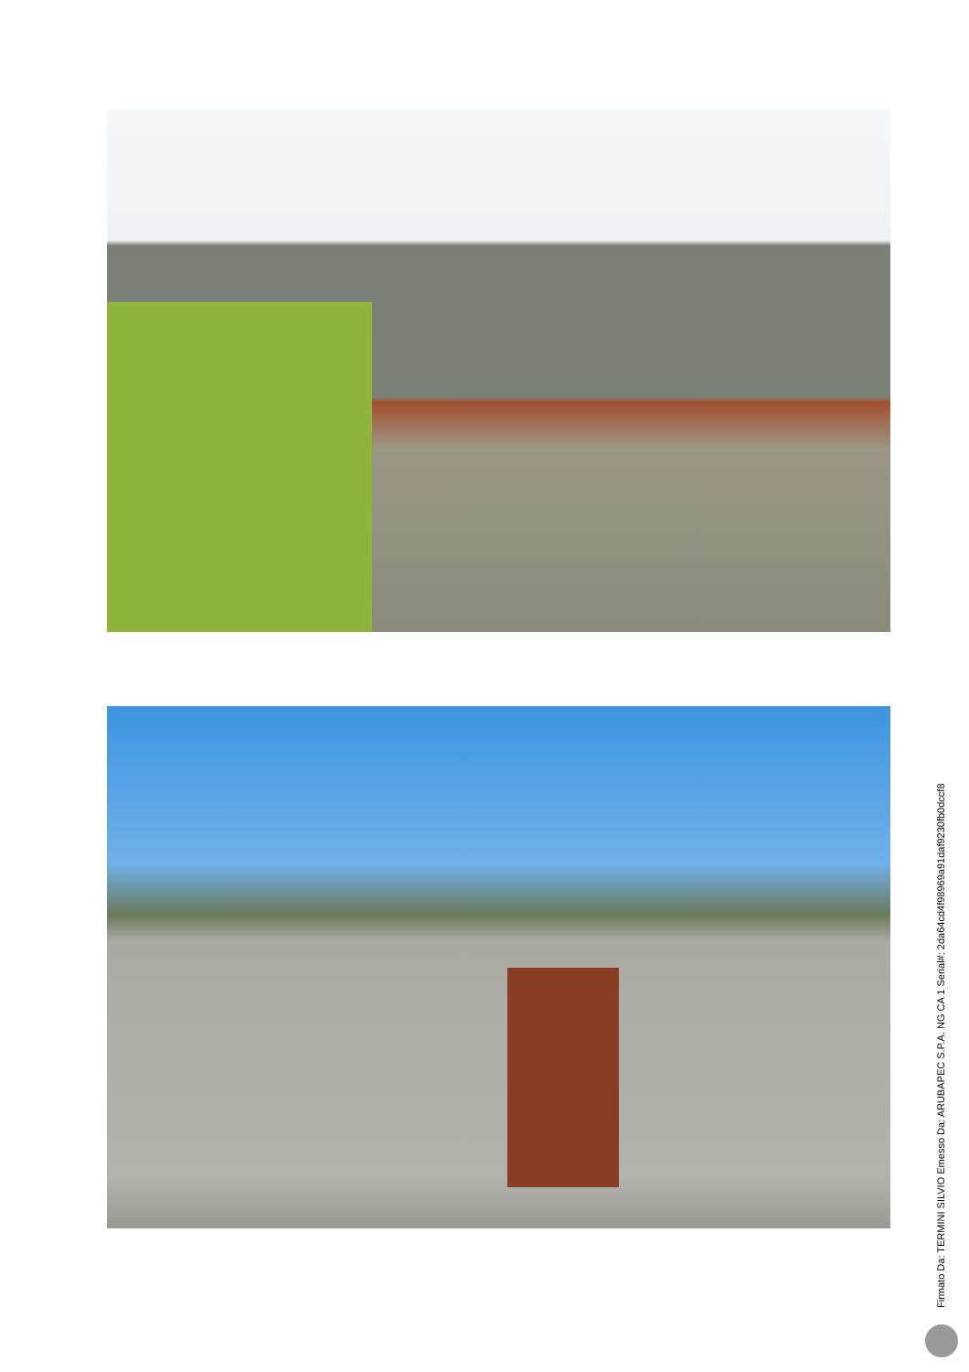Firmato Da: TERMINI SILVIO Emesso Da: ARUBAPEC S.P.A. NG CA 1 Serial#: 2da64cd4f98969a91daf9230fb0dccf8